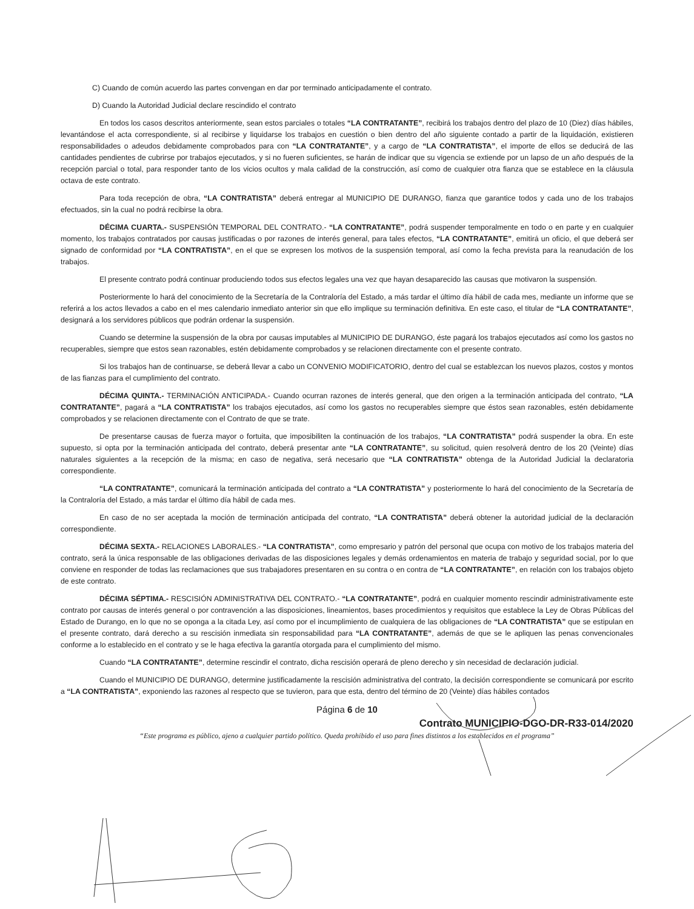C) Cuando de común acuerdo las partes convengan en dar por terminado anticipadamente el contrato.
D) Cuando la Autoridad Judicial declare rescindido el contrato
En todos los casos descritos anteriormente, sean estos parciales o totales “LA CONTRATANTE”, recibirá los trabajos dentro del plazo de 10 (Diez) días hábiles, levantándose el acta correspondiente, si al recibirse y liquidarse los trabajos en cuestión o bien dentro del año siguiente contado a partir de la liquidación, existieren responsabilidades o adeudos debidamente comprobados para con “LA CONTRATANTE”, y a cargo de “LA CONTRATISTA”, el importe de ellos se deducirá de las cantidades pendientes de cubrirse por trabajos ejecutados, y si no fueren suficientes, se harán de indicar que su vigencia se extiende por un lapso de un año después de la recepción parcial o total, para responder tanto de los vicios ocultos y mala calidad de la construcción, así como de cualquier otra fianza que se establece en la cláusula octava de este contrato.
Para toda recepción de obra, “LA CONTRATISTA” deberá entregar al MUNICIPIO DE DURANGO, fianza que garantice todos y cada uno de los trabajos efectuados, sin la cual no podrá recibirse la obra.
DÉCIMA CUARTA.- SUSPENSIÓN TEMPORAL DEL CONTRATO.- “LA CONTRATANTE”, podrá suspender temporalmente en todo o en parte y en cualquier momento, los trabajos contratados por causas justificadas o por razones de interés general, para tales efectos, “LA CONTRATANTE”, emitirá un oficio, el que deberá ser signado de conformidad por “LA CONTRATISTA”, en el que se expresen los motivos de la suspensión temporal, así como la fecha prevista para la reanudación de los trabajos.
El presente contrato podrá continuar produciendo todos sus efectos legales una vez que hayan desaparecido las causas que motivaron la suspensión.
Posteriormente lo hará del conocimiento de la Secretaría de la Contraloría del Estado, a más tardar el último día hábil de cada mes, mediante un informe que se referirá a los actos llevados a cabo en el mes calendario inmediato anterior sin que ello implique su terminación definitiva. En este caso, el titular de “LA CONTRATANTE”, designará a los servidores públicos que podrán ordenar la suspensión.
Cuando se determine la suspensión de la obra por causas imputables al MUNICIPIO DE DURANGO, éste pagará los trabajos ejecutados así como los gastos no recuperables, siempre que estos sean razonables, estén debidamente comprobados y se relacionen directamente con el presente contrato.
Si los trabajos han de continuarse, se deberá llevar a cabo un CONVENIO MODIFICATORIO, dentro del cual se establezcan los nuevos plazos, costos y montos de las fianzas para el cumplimiento del contrato.
DÉCIMA QUINTA.- TERMINACIÓN ANTICIPADA.- Cuando ocurran razones de interés general, que den origen a la terminación anticipada del contrato, “LA CONTRATANTE”, pagará a “LA CONTRATISTA” los trabajos ejecutados, así como los gastos no recuperables siempre que éstos sean razonables, estén debidamente comprobados y se relacionen directamente con el Contrato de que se trate.
De presentarse causas de fuerza mayor o fortuita, que imposibiliten la continuación de los trabajos, “LA CONTRATISTA” podrá suspender la obra. En este supuesto, si opta por la terminación anticipada del contrato, deberá presentar ante “LA CONTRATANTE”, su solicitud, quien resolverá dentro de los 20 (Veinte) días naturales siguientes a la recepción de la misma; en caso de negativa, será necesario que “LA CONTRATISTA” obtenga de la Autoridad Judicial la declaratoria correspondiente.
“LA CONTRATANTE”, comunicará la terminación anticipada del contrato a “LA CONTRATISTA” y posteriormente lo hará del conocimiento de la Secretaría de la Contraloría del Estado, a más tardar el último día hábil de cada mes.
En caso de no ser aceptada la moción de terminación anticipada del contrato, “LA CONTRATISTA” deberá obtener la autoridad judicial de la declaración correspondiente.
DÉCIMA SEXTA.- RELACIONES LABORALES.- “LA CONTRATISTA”, como empresario y patrón del personal que ocupa con motivo de los trabajos materia del contrato, será la única responsable de las obligaciones derivadas de las disposiciones legales y demás ordenamientos en materia de trabajo y seguridad social, por lo que conviene en responder de todas las reclamaciones que sus trabajadores presentaren en su contra o en contra de “LA CONTRATANTE”, en relación con los trabajos objeto de este contrato.
DÉCIMA SÉPTIMA.- RESCISIÓN ADMINISTRATIVA DEL CONTRATO.- “LA CONTRATANTE”, podrá en cualquier momento rescindir administrativamente este contrato por causas de interés general o por contravención a las disposiciones, lineamientos, bases procedimientos y requisitos que establece la Ley de Obras Públicas del Estado de Durango, en lo que no se oponga a la citada Ley, así como por el incumplimiento de cualquiera de las obligaciones de “LA CONTRATISTA” que se estipulan en el presente contrato, dará derecho a su rescisión inmediata sin responsabilidad para “LA CONTRATANTE”, además de que se le apliquen las penas convencionales conforme a lo establecido en el contrato y se le haga efectiva la garantía otorgada para el cumplimiento del mismo.
Cuando “LA CONTRATANTE”, determine rescindir el contrato, dicha rescisión operará de pleno derecho y sin necesidad de declaración judicial.
Cuando el MUNICIPIO DE DURANGO, determine justificadamente la rescisión administrativa del contrato, la decisión correspondiente se comunicará por escrito a “LA CONTRATISTA”, exponiendo las razones al respecto que se tuvieron, para que esta, dentro del término de 20 (Veinte) días hábiles contados
Página 6 de 10
Contrato MUNICIPIO-DGO-DR-R33-014/2020
“Este programa es público, ajeno a cualquier partido político. Queda prohibido el uso para fines distintos a los establecidos en el programa”